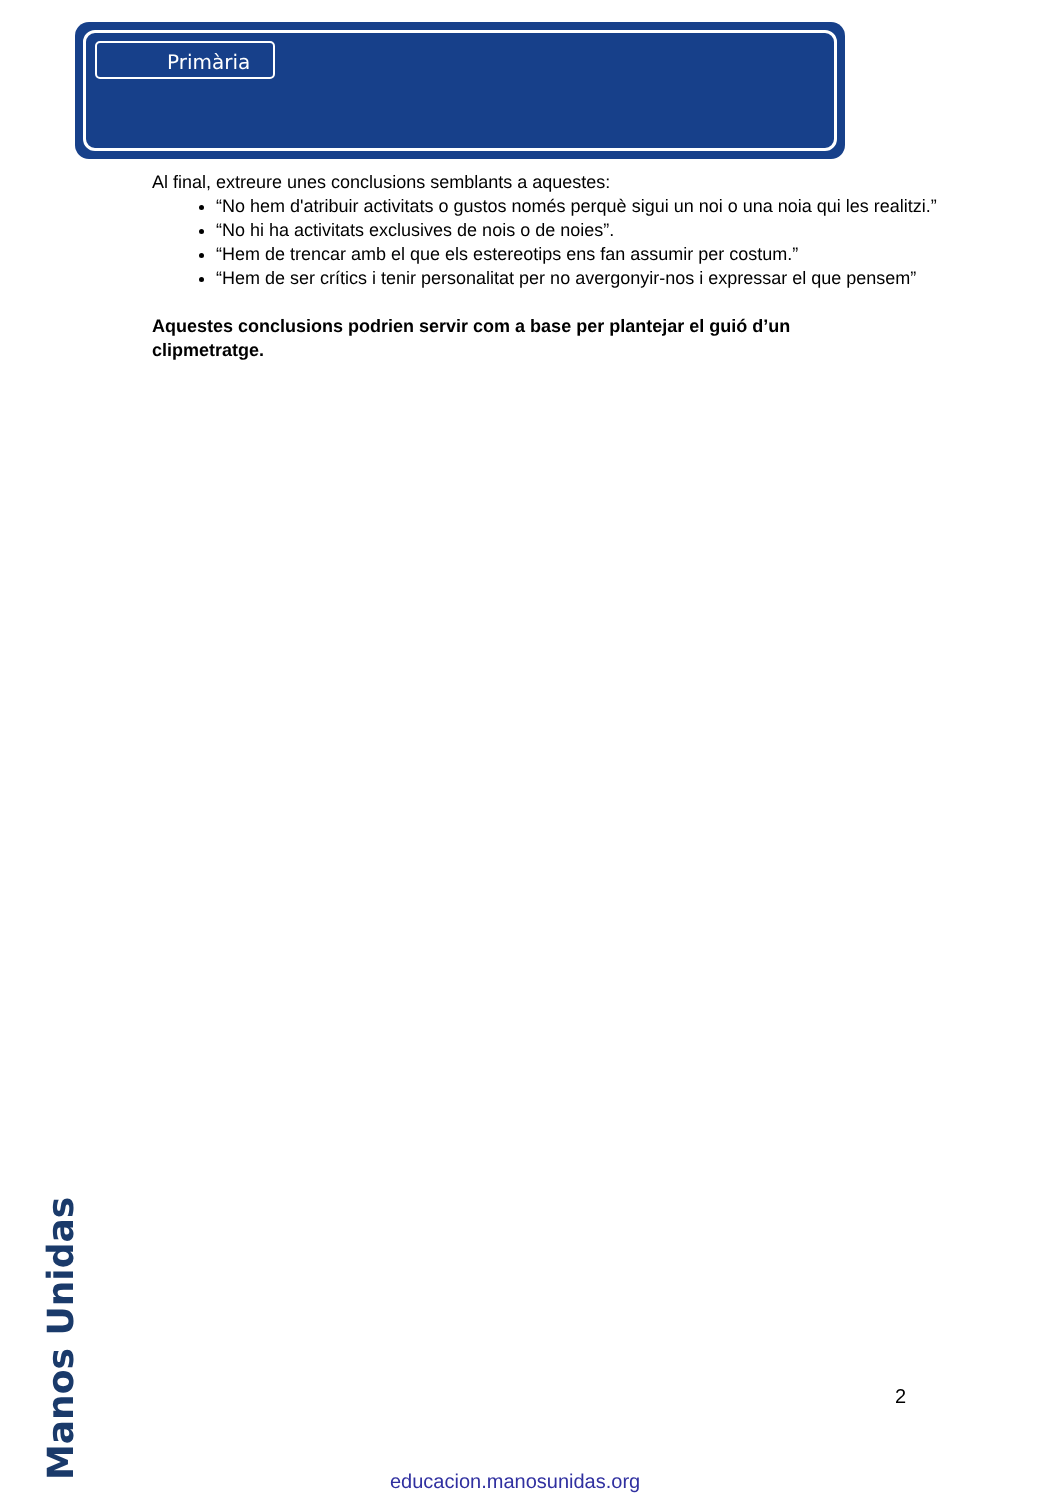Primària
Al final, extreure unes conclusions semblants a aquestes:
“No hem d'atribuir activitats o gustos només perquè sigui un noi o una noia qui les realitzi.”
“No hi ha activitats exclusives de nois o de noies”.
“Hem de trencar amb el que els estereotips ens fan assumir per costum.”
“Hem de ser crítics i tenir personalitat per no avergonyir-nos i expressar el que pensem”
Aquestes conclusions podrien servir com a base per plantejar el guió d’un clipmetratge.
Manos Unidas
2
educacion.manosunidas.org